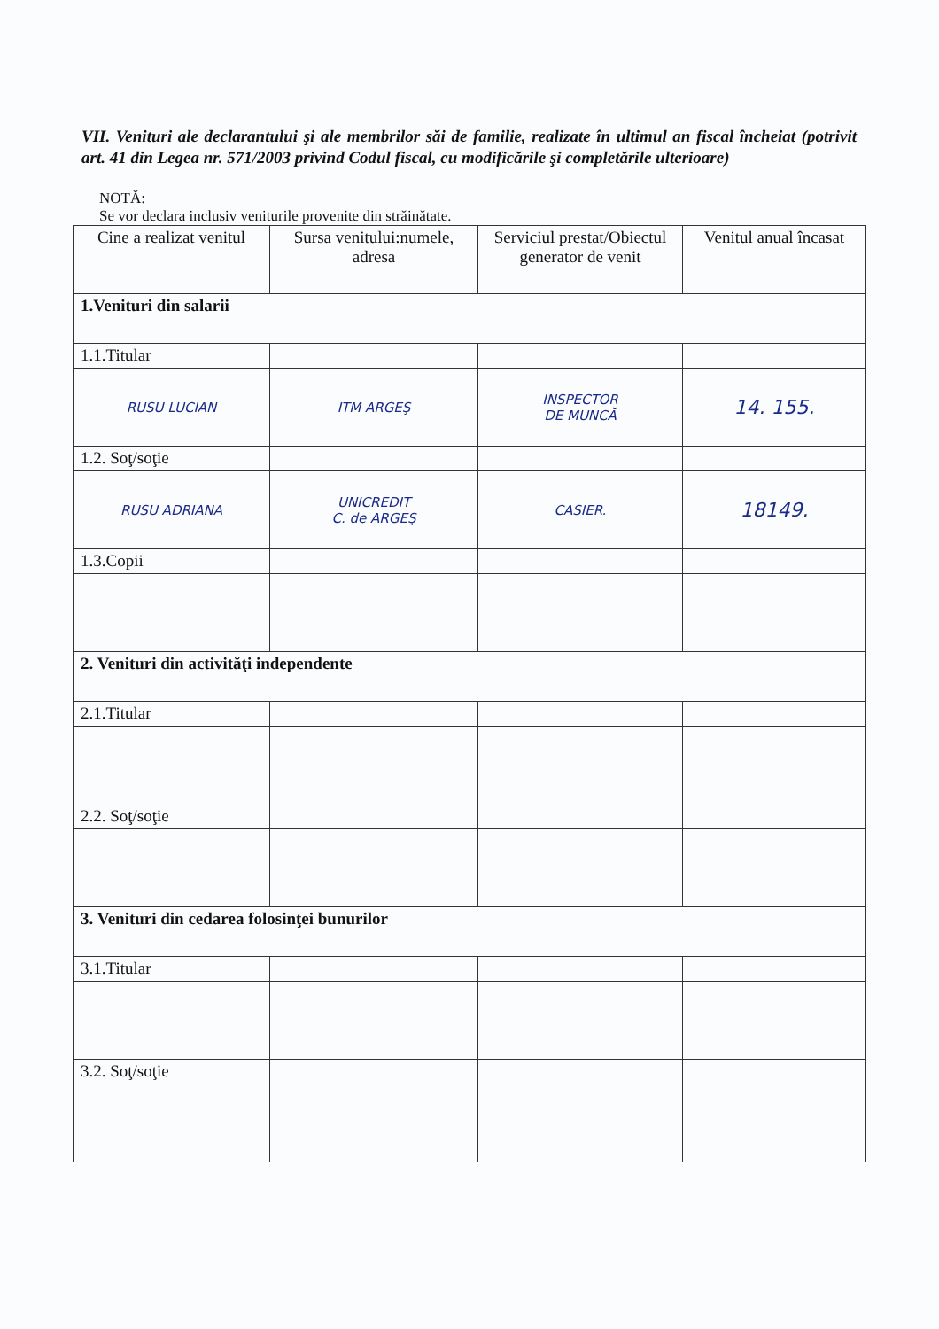VII. Venituri ale declarantului şi ale membrilor săi de familie, realizate în ultimul an fiscal încheiat (potrivit art. 41 din Legea nr. 571/2003 privind Codul fiscal, cu modificările şi completările ulterioare)
NOTĂ:
Se vor declara inclusiv veniturile provenite din străinătate.
| Cine a realizat venitul | Sursa venitului:numele, adresa | Serviciul prestat/Obiectul generator de venit | Venitul anual încasat |
| --- | --- | --- | --- |
| 1.Venituri din salarii | | | |
| 1.1.Titular | | | |
| RUSU LUCIAN | ITM ARGEŞ | INSPECTOR DE MUNCĂ | 14. 155. |
| 1.2. Soţ/soţie | | | |
| RUSU ADRIANA | UNICREDIT C. de ARGEŞ | CASIER. | 18149. |
| 1.3.Copii | | | |
| 2. Venituri din activităţi independente | | | |
| 2.1.Titular | | | |
| 2.2. Soţ/soţie | | | |
| 3. Venituri din cedarea folosinţei bunurilor | | | |
| 3.1.Titular | | | |
| 3.2. Soţ/soţie | | | |